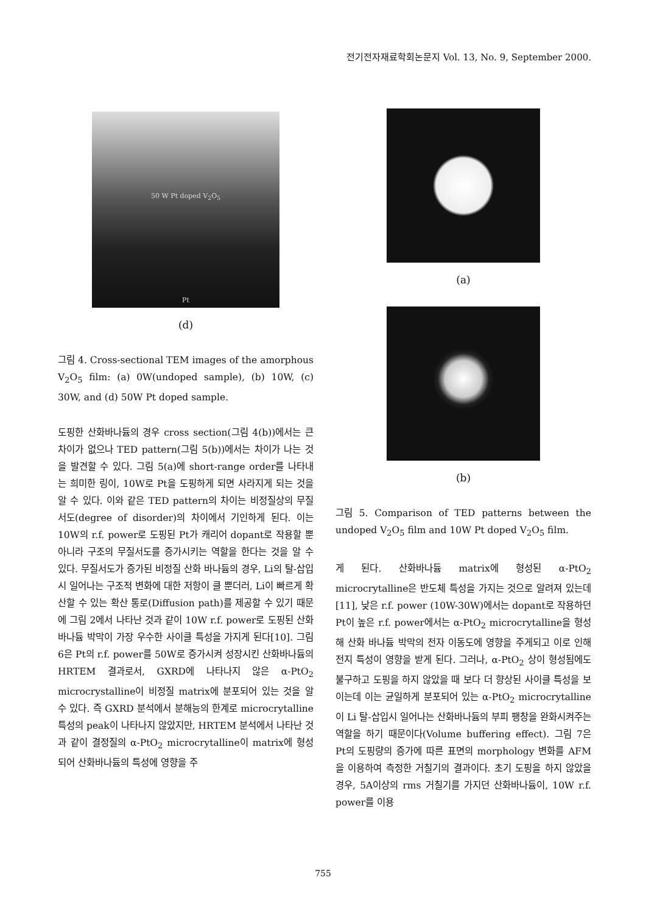전기전자재료학회논문지 Vol. 13, No. 9, September 2000.
50 W Pt doped V<sub>2</sub>O<sub>5</sub>
Pt
(d)
그림 4. Cross-sectional TEM images of the amorphous V<sub>2</sub>O<sub>5</sub> film: (a) 0W(undoped sample), (b) 10W, (c) 30W, and (d) 50W Pt doped sample.
도핑한 산화바나듐의 경우 cross section(그림 4(b))에서는 큰 차이가 없으나 TED pattern(그림 5(b))에서는 차이가 나는 것을 발견할 수 있다. 그림 5(a)에 short-range order를 나타내는 희미한 링이, 10W로 Pt을 도핑하게 되면 사라지게 되는 것을 알 수 있다. 이와 같은 TED pattern의 차이는 비정질상의 무질서도(degree of disorder)의 차이에서 기인하게 된다. 이는 10W의 r.f. power로 도핑된 Pt가 캐리어 dopant로 작용할 뿐 아니라 구조의 무질서도를 증가시키는 역할을 한다는 것을 알 수 있다. 무질서도가 증가된 비정질 산화 바나듐의 경우, Li의 탈-삽입시 일어나는 구조적 변화에 대한 저항이 클 뿐더러, Li이 빠르게 확산할 수 있는 확산 통로(Diffusion path)를 제공할 수 있기 때문에 그림 2에서 나타난 것과 같이 10W r.f. power로 도핑된 산화바나듐 박막이 가장 우수한 사이클 특성을 가지게 된다[10]. 그림 6은 Pt의 r.f. power를 50W로 증가시켜 성장시킨 산화바나듐의 HRTEM 결과로서, GXRD에 나타나지 않은 α-PtO<sub>2</sub> microcrystalline이 비정질 matrix에 분포되어 있는 것을 알 수 있다. 즉 GXRD 분석에서 분해능의 한계로 microcrytalline 특성의 peak이 나타나지 않았지만, HRTEM 분석에서 나타난 것과 같이 결정질의 α-PtO<sub>2</sub> microcrytalline이 matrix에 형성되어 산화바나듐의 특성에 영향을 주
(a)
(b)
그림 5. Comparison of TED patterns between the undoped V<sub>2</sub>O<sub>5</sub> film and 10W Pt doped V<sub>2</sub>O<sub>5</sub> film.
게 된다. 산화바나듐 matrix에 형성된 α-PtO<sub>2</sub> microcrytalline은 반도체 특성을 가지는 것으로 알려져 있는데[11], 낮은 r.f. power (10W-30W)에서는 dopant로 작용하던 Pt이 높은 r.f. power에서는 α-PtO<sub>2</sub> microcrytalline을 형성해 산화 바나듐 박막의 전자 이동도에 영향을 주게되고 이로 인해 전지 특성이 영향을 받게 된다. 그러나, α-PtO<sub>2</sub> 상이 형성됨에도 불구하고 도핑을 하지 않았을 때 보다 더 향상된 사이클 특성을 보이는데 이는 균일하게 분포되어 있는 α-PtO<sub>2</sub> microcrytalline이 Li 탈-삽입시 일어나는 산화바나듐의 부피 팽창을 완화시켜주는 역할을 하기 때문이다(Volume buffering effect). 그림 7은 Pt의 도핑량의 증가에 따른 표면의 morphology 변화를 AFM을 이용하여 측정한 거칠기의 결과이다. 초기 도핑을 하지 않았을 경우, 5A이상의 rms 거칠기를 가지던 산화바나듐이, 10W r.f. power를 이용
755